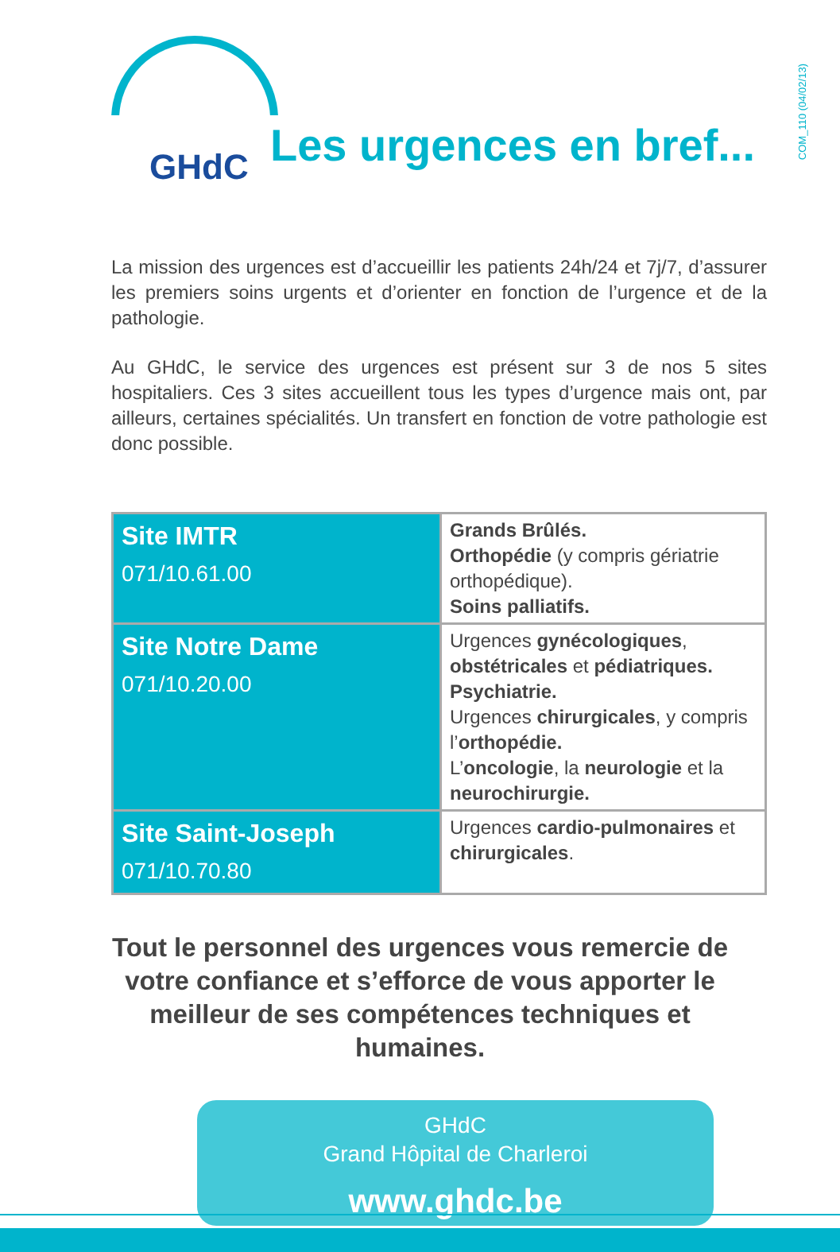GHdC
Les urgences en bref...
COM_110 (04/02/13)
La mission des urgences est d’accueillir les patients 24h/24 et 7j/7, d’assurer les premiers soins urgents et d’orienter en fonction de l’urgence et de la pathologie.
Au GHdC, le service des urgences est présent sur 3 de nos 5 sites hospitaliers. Ces 3 sites accueillent tous les types d’urgence mais ont, par ailleurs, certaines spécialités. Un transfert en fonction de votre pathologie est donc possible.
| Site IMTR 071/10.61.00 | Grands Brûlés. Orthopédie (y compris gériatrie orthopédique). Soins palliatifs. |
| Site Notre Dame 071/10.20.00 | Urgences gynécologiques , obstétricales et pédiatriques. Psychiatrie. Urgences chirurgicales , y compris l’ orthopédie. L’ oncologie , la neurologie et la neurochirurgie. |
| Site Saint-Joseph 071/10.70.80 | Urgences cardio-pulmonaires et chirurgicales . |
Tout le personnel des urgences vous remercie de votre confiance et s’efforce de vous apporter le meilleur de ses compétences techniques et humaines.
GHdC
Grand Hôpital de Charleroi
www.ghdc.be